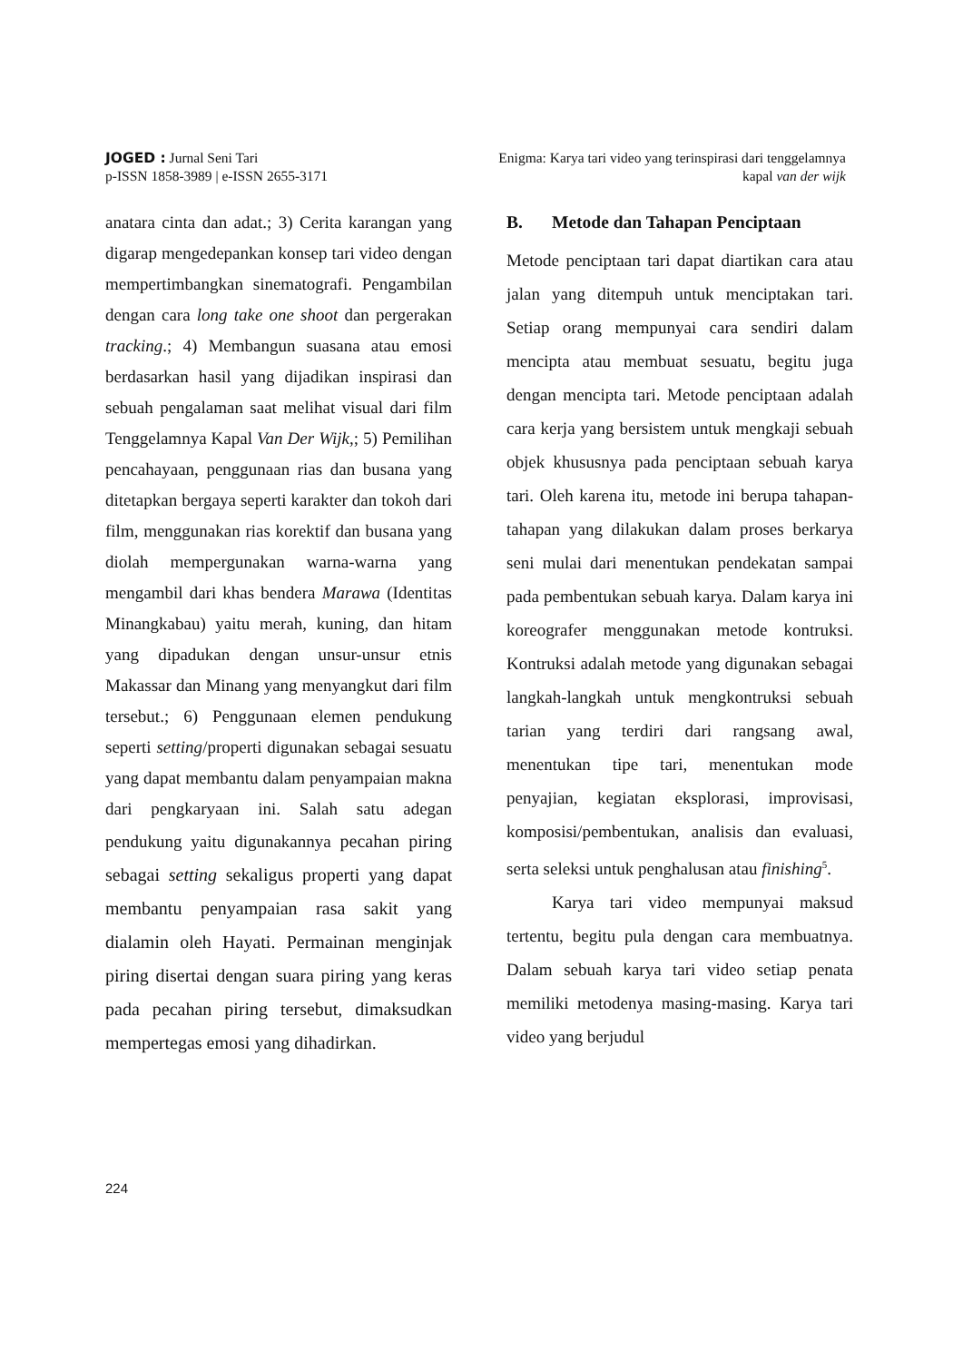JOGED : Jurnal Seni Tari
p-ISSN 1858-3989 | e-ISSN 2655-3171
Enigma: Karya tari video yang terinspirasi dari tenggelamnya
kapal van der wijk
anatara cinta dan adat.; 3) Cerita karangan yang digarap mengedepankan konsep tari video dengan mempertimbangkan sinematografi. Pengambilan dengan cara long take one shoot dan pergerakan tracking.; 4) Membangun suasana atau emosi berdasarkan hasil yang dijadikan inspirasi dan sebuah pengalaman saat melihat visual dari film Tenggelamnya Kapal Van Der Wijk,; 5) Pemilihan pencahayaan, penggunaan rias dan busana yang ditetapkan bergaya seperti karakter dan tokoh dari film, menggunakan rias korektif dan busana yang diolah mempergunakan warna-warna yang mengambil dari khas bendera Marawa (Identitas Minangkabau) yaitu merah, kuning, dan hitam yang dipadukan dengan unsur-unsur etnis Makassar dan Minang yang menyangkut dari film tersebut.; 6) Penggunaan elemen pendukung seperti setting/properti digunakan sebagai sesuatu yang dapat membantu dalam penyampaian makna dari pengkaryaan ini. Salah satu adegan pendukung yaitu digunakannya pecahan piring sebagai setting sekaligus properti yang dapat membantu penyampaian rasa sakit yang dialamin oleh Hayati. Permainan menginjak piring disertai dengan suara piring yang keras pada pecahan piring tersebut, dimaksudkan mempertegas emosi yang dihadirkan.
B. Metode dan Tahapan Penciptaan
Metode penciptaan tari dapat diartikan cara atau jalan yang ditempuh untuk menciptakan tari. Setiap orang mempunyai cara sendiri dalam mencipta atau membuat sesuatu, begitu juga dengan mencipta tari. Metode penciptaan adalah cara kerja yang bersistem untuk mengkaji sebuah objek khususnya pada penciptaan sebuah karya tari. Oleh karena itu, metode ini berupa tahapan-tahapan yang dilakukan dalam proses berkarya seni mulai dari menentukan pendekatan sampai pada pembentukan sebuah karya. Dalam karya ini koreografer menggunakan metode kontruksi. Kontruksi adalah metode yang digunakan sebagai langkah-langkah untuk mengkontruksi sebuah tarian yang terdiri dari rangsang awal, menentukan tipe tari, menentukan mode penyajian, kegiatan eksplorasi, improvisasi, komposisi/pembentukan, analisis dan evaluasi, serta seleksi untuk penghalusan atau finishing<sup>5</sup>.
Karya tari video mempunyai maksud tertentu, begitu pula dengan cara membuatnya. Dalam sebuah karya tari video setiap penata memiliki metodenya masing-masing. Karya tari video yang berjudul
224